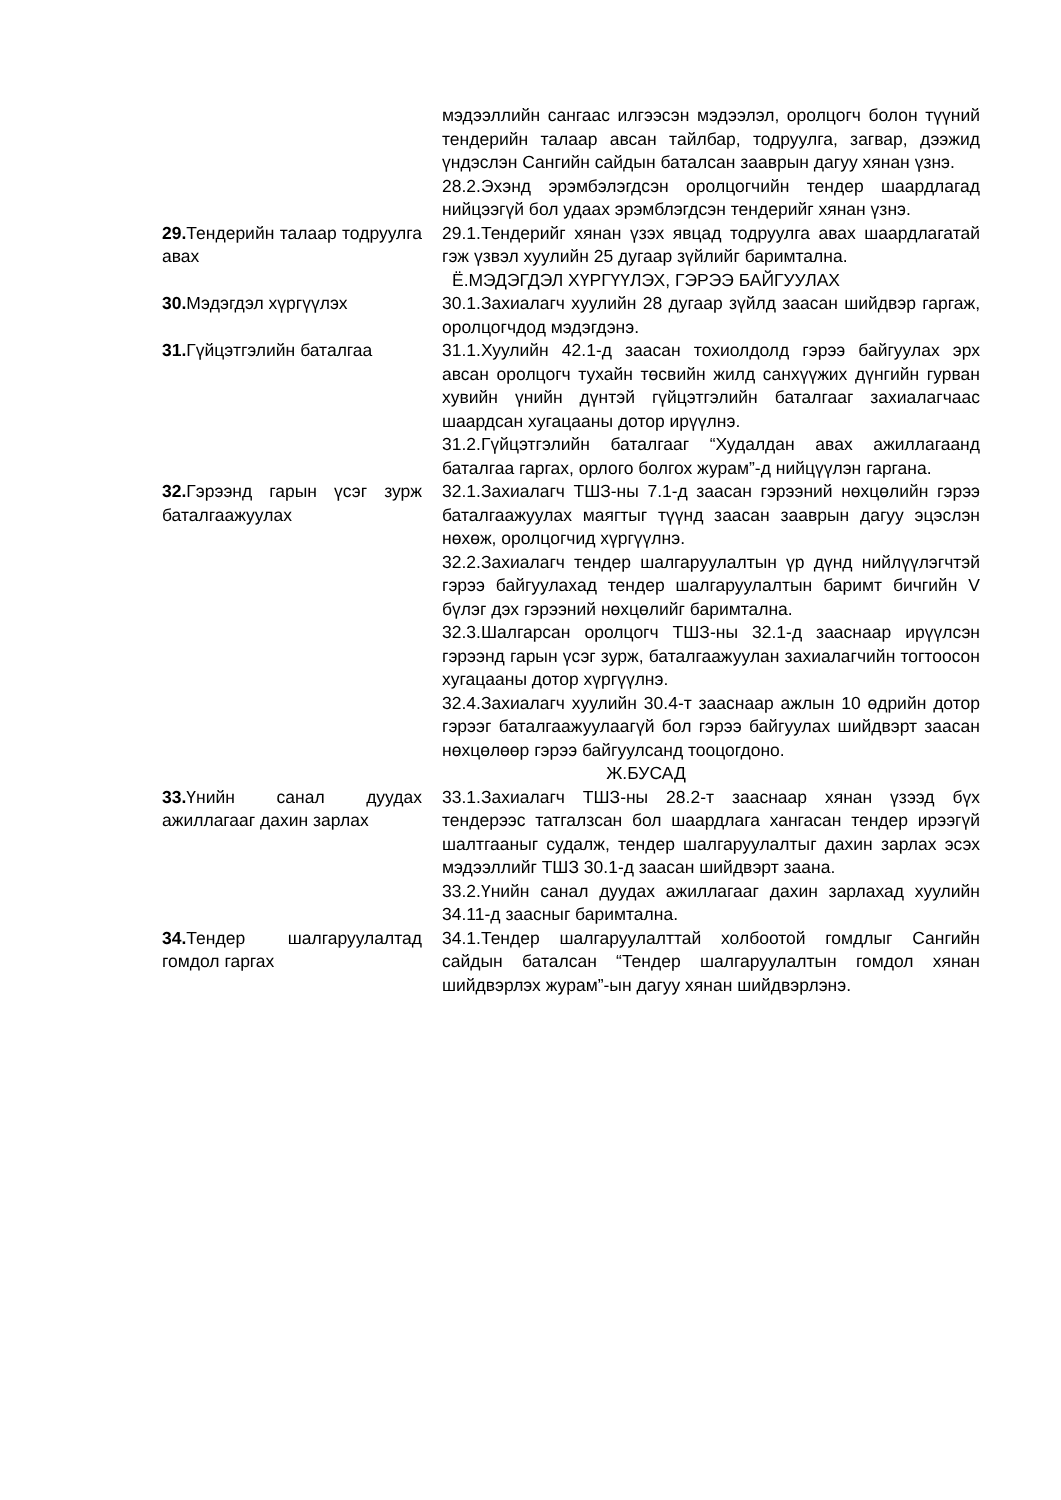| | мэдээллийн сангаас илгээсэн мэдээлэл, оролцогч болон түүний тендерийн талаар авсан тайлбар, тодруулга, загвар, дээжид үндэслэн Сангийн сайдын баталсан зааврын дагуу хянан үзнэ. 28.2.Эхэнд эрэмбэлэгдсэн оролцогчийн тендер шаардлагад нийцээгүй бол удаах эрэмблэгдсэн тендерийг хянан үзнэ. |
| 29. Тендерийн талаар тодруулга авах | 29.1.Тендерийг хянан үзэх явцад тодруулга авах шаардлагатай гэж үзвэл хуулийн 25 дугаар зүйлийг баримтална. |
| Ё.МЭДЭГДЭЛ ХҮРГҮҮЛЭХ, ГЭРЭЭ БАЙГУУЛАХ | |
| 30. Мэдэгдэл хүргүүлэх | 30.1.Захиалагч хуулийн 28 дугаар зүйлд заасан шийдвэр гаргаж, оролцогчдод мэдэгдэнэ. |
| 31. Гүйцэтгэлийн баталгаа | 31.1.Хуулийн 42.1-д заасан тохиолдолд гэрээ байгуулах эрх авсан оролцогч тухайн төсвийн жилд санхүүжих дүнгийн гурван хувийн үнийн дүнтэй гүйцэтгэлийн баталгааг захиалагчаас шаардсан хугацааны дотор ирүүлнэ. 31.2.Гүйцэтгэлийн баталгааг “Худалдан авах ажиллагаанд баталгаа гаргах, орлого болгох журам”-д нийцүүлэн гаргана. |
| 32. Гэрээнд гарын үсэг зурж баталгаажуулах | 32.1.Захиалагч ТШЗ-ны 7.1-д заасан гэрээний нөхцөлийн гэрээ баталгаажуулах маягтыг түүнд заасан зааврын дагуу эцэслэн нөхөж, оролцогчид хүргүүлнэ. 32.2.Захиалагч тендер шалгаруулалтын үр дүнд нийлүүлэгчтэй гэрээ байгуулахад тендер шалгаруулалтын баримт бичгийн V бүлэг дэх гэрээний нөхцөлийг баримтална. 32.3.Шалгарсан оролцогч ТШЗ-ны 32.1-д зааснаар ирүүлсэн гэрээнд гарын үсэг зурж, баталгаажуулан захиалагчийн тогтоосон хугацааны дотор хүргүүлнэ. 32.4.Захиалагч хуулийн 30.4-т зааснаар ажлын 10 өдрийн дотор гэрээг баталгаажуулаагүй бол гэрээ байгуулах шийдвэрт заасан нөхцөлөөр гэрээ байгуулсанд тооцогдоно. |
| Ж.БУСАД | |
| 33. Үнийн санал дуудах ажиллагааг дахин зарлах | 33.1.Захиалагч ТШЗ-ны 28.2-т зааснаар хянан үзээд бүх тендерээс татгалзсан бол шаардлага хангасан тендер ирээгүй шалтгааныг судалж, тендер шалгаруулалтыг дахин зарлах эсэх мэдээллийг ТШЗ 30.1-д заасан шийдвэрт заана. 33.2.Үнийн санал дуудах ажиллагааг дахин зарлахад хуулийн 34.11-д заасныг баримтална. |
| 34. Тендер шалгаруулалтад гомдол гаргах | 34.1.Тендер шалгаруулалттай холбоотой гомдлыг Сангийн сайдын баталсан “Тендер шалгаруулалтын гомдол хянан шийдвэрлэх журам”-ын дагуу хянан шийдвэрлэнэ. |